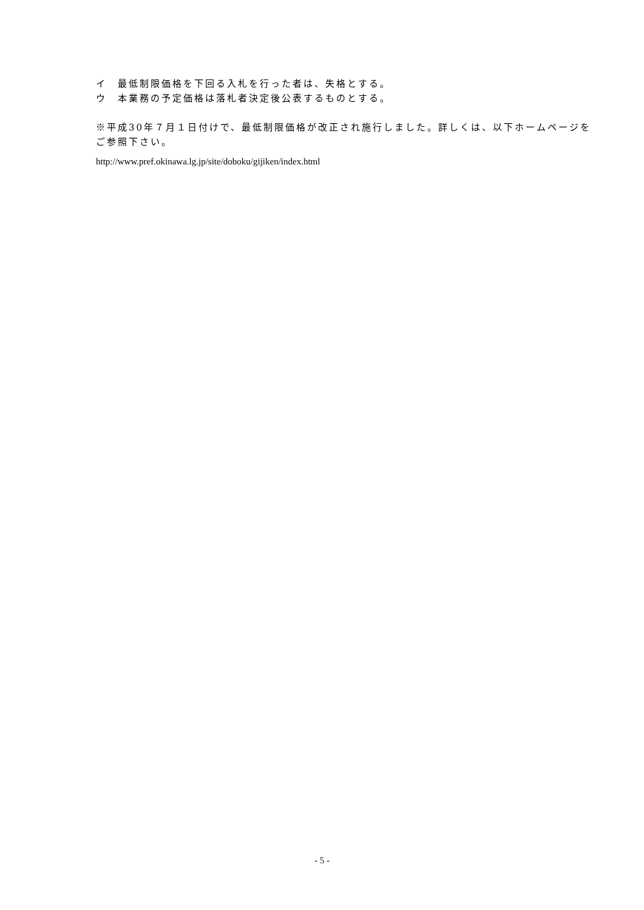イ　最低制限価格を下回る入札を行った者は、失格とする。
ウ　本業務の予定価格は落札者決定後公表するものとする。
※平成30年７月１日付けで、最低制限価格が改正され施行しました。詳しくは、以下ホームページをご参照下さい。
http://www.pref.okinawa.lg.jp/site/doboku/gijiken/index.html
- 5 -